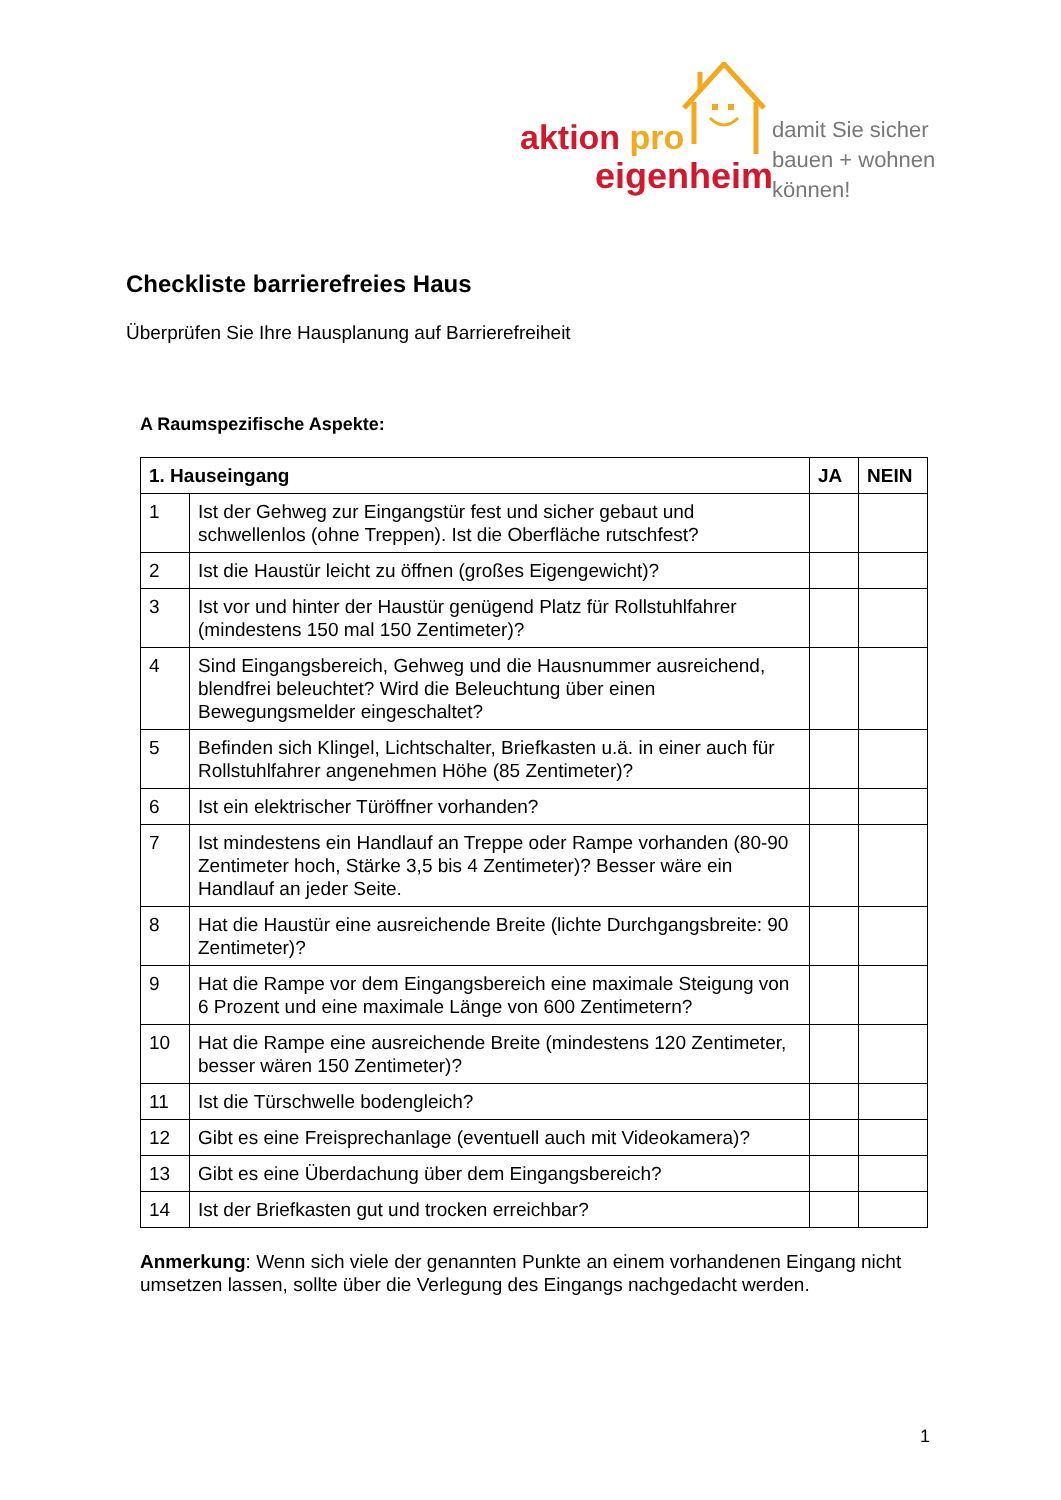aktion pro
eigenheim
damit Sie sicher
bauen + wohnen
können!
Checkliste barrierefreies Haus
Überprüfen Sie Ihre Hausplanung auf Barrierefreiheit
A Raumspezifische Aspekte:
| 1. Hauseingang | | JA | NEIN |
| --- | --- | --- | --- |
| 1 | Ist der Gehweg zur Eingangstür fest und sicher gebaut und schwellenlos (ohne Treppen). Ist die Oberfläche rutschfest? | | |
| 2 | Ist die Haustür leicht zu öffnen (großes Eigengewicht)? | | |
| 3 | Ist vor und hinter der Haustür genügend Platz für Rollstuhlfahrer (mindestens 150 mal 150 Zentimeter)? | | |
| 4 | Sind Eingangsbereich, Gehweg und die Hausnummer ausreichend, blendfrei beleuchtet? Wird die Beleuchtung über einen Bewegungsmelder eingeschaltet? | | |
| 5 | Befinden sich Klingel, Lichtschalter, Briefkasten u.ä. in einer auch für Rollstuhlfahrer angenehmen Höhe (85 Zentimeter)? | | |
| 6 | Ist ein elektrischer Türöffner vorhanden? | | |
| 7 | Ist mindestens ein Handlauf an Treppe oder Rampe vorhanden (80-90 Zentimeter hoch, Stärke 3,5 bis 4 Zentimeter)? Besser wäre ein Handlauf an jeder Seite. | | |
| 8 | Hat die Haustür eine ausreichende Breite (lichte Durchgangsbreite: 90 Zentimeter)? | | |
| 9 | Hat die Rampe vor dem Eingangsbereich eine maximale Steigung von 6 Prozent und eine maximale Länge von 600 Zentimetern? | | |
| 10 | Hat die Rampe eine ausreichende Breite (mindestens 120 Zentimeter, besser wären 150 Zentimeter)? | | |
| 11 | Ist die Türschwelle bodengleich? | | |
| 12 | Gibt es eine Freisprechanlage (eventuell auch mit Videokamera)? | | |
| 13 | Gibt es eine Überdachung über dem Eingangsbereich? | | |
| 14 | Ist der Briefkasten gut und trocken erreichbar? | | |
Anmerkung: Wenn sich viele der genannten Punkte an einem vorhandenen Eingang nicht umsetzen lassen, sollte über die Verlegung des Eingangs nachgedacht werden.
1